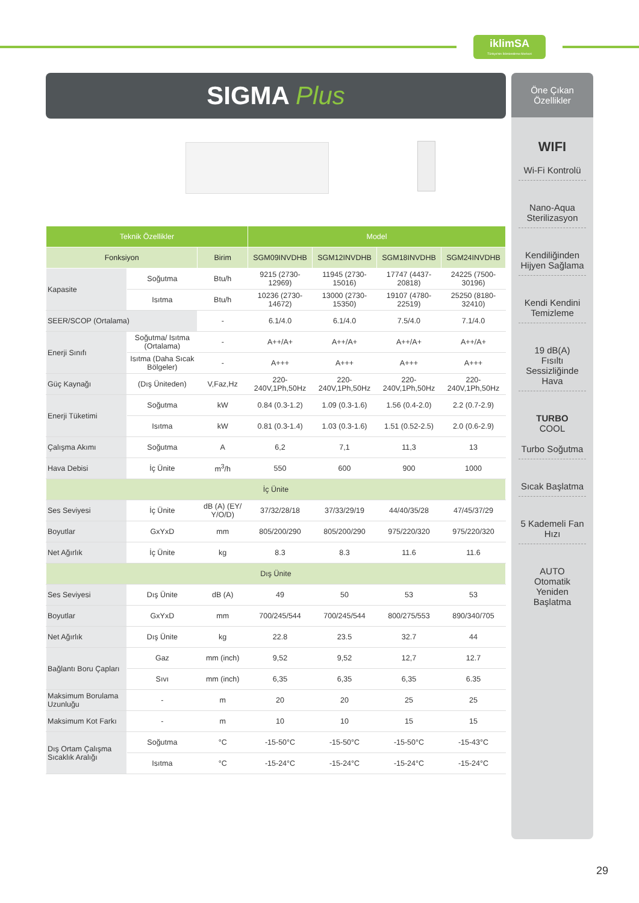iklimSA
Türkiye'nin İklimlendirme Merkezi
SIGMA Plus
| Teknik Özellikler | | | Model | | | |
| --- | --- | --- | --- | --- | --- | --- |
| Fonksiyon | | Birim | SGM09INVDHB | SGM12INVDHB | SGM18INVDHB | SGM24INVDHB |
| Kapasite | Soğutma | Btu/h | 9215 (2730-12969) | 11945 (2730-15016) | 17747 (4437-20818) | 24225 (7500-30196) |
| | Isıtma | Btu/h | 10236 (2730-14672) | 13000 (2730-15350) | 19107 (4780-22519) | 25250 (8180-32410) |
| SEER/SCOP (Ortalama) | | - | 6.1/4.0 | 6.1/4.0 | 7.5/4.0 | 7.1/4.0 |
| Enerji Sınıfı | Soğutma/ Isıtma (Ortalama) | - | A++/A+ | A++/A+ | A++/A+ | A++/A+ |
| | Isıtma (Daha Sıcak Bölgeler) | - | A+++ | A+++ | A+++ | A+++ |
| Güç Kaynağı | (Dış Üniteden) | V,Faz,Hz | 220-240V,1Ph,50Hz | 220-240V,1Ph,50Hz | 220-240V,1Ph,50Hz | 220-240V,1Ph,50Hz |
| Enerji Tüketimi | Soğutma | kW | 0.84 (0.3-1.2) | 1.09 (0.3-1.6) | 1.56 (0.4-2.0) | 2.2 (0.7-2.9) |
| | Isıtma | kW | 0.81 (0.3-1.4) | 1.03 (0.3-1.6) | 1.51 (0.52-2.5) | 2.0 (0.6-2.9) |
| Çalışma Akımı | Soğutma | A | 6,2 | 7,1 | 11,3 | 13 |
| Hava Debisi | İç Ünite | m<sup>3</sup>/h | 550 | 600 | 900 | 1000 |
| İç Ünite | | | | | | |
| Ses Seviyesi | İç Ünite | dB (A) (EY/ Y/O/D) | 37/32/28/18 | 37/33/29/19 | 44/40/35/28 | 47/45/37/29 |
| Boyutlar | GxYxD | mm | 805/200/290 | 805/200/290 | 975/220/320 | 975/220/320 |
| Net Ağırlık | İç Ünite | kg | 8.3 | 8.3 | 11.6 | 11.6 |
| Dış Ünite | | | | | | |
| Ses Seviyesi | Dış Ünite | dB (A) | 49 | 50 | 53 | 53 |
| Boyutlar | GxYxD | mm | 700/245/544 | 700/245/544 | 800/275/553 | 890/340/705 |
| Net Ağırlık | Dış Ünite | kg | 22.8 | 23.5 | 32.7 | 44 |
| Bağlantı Boru Çapları | Gaz | mm (inch) | 9,52 | 9,52 | 12,7 | 12.7 |
| | Sıvı | mm (inch) | 6,35 | 6,35 | 6,35 | 6.35 |
| Maksimum Borulama Uzunluğu | - | m | 20 | 20 | 25 | 25 |
| Maksimum Kot Farkı | - | m | 10 | 10 | 15 | 15 |
| Dış Ortam Çalışma Sıcaklık Aralığı | Soğutma | °C | -15-50°C | -15-50°C | -15-50°C | -15-43°C |
| | Isıtma | °C | -15-24°C | -15-24°C | -15-24°C | -15-24°C |
Öne Çıkan Özellikler
WIFI
Wi-Fi Kontrolü
Nano-Aqua Sterilizasyon
Kendiliğinden Hijyen Sağlama
Kendi Kendini Temizleme
19 dB(A)
Fısıltı Sessizliğinde Hava
TURBO
COOL
Turbo Soğutma
Sıcak Başlatma
5 Kademeli Fan Hızı
AUTO
Otomatik Yeniden Başlatma
29